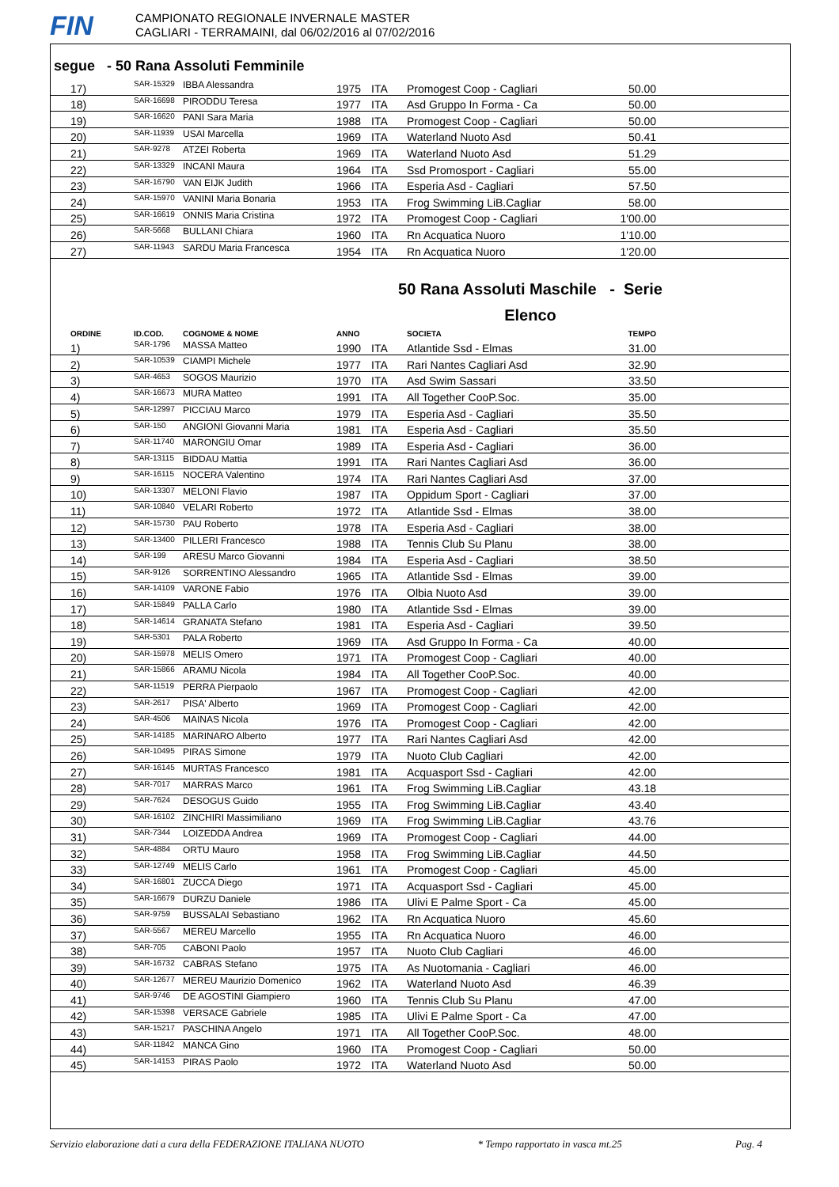FIN
CAMPIONATO REGIONALE INVERNALE MASTER
CAGLIARI - TERRAMAINI, dal 06/02/2016 al 07/02/2016
segue - 50 Rana Assoluti Femminile
| 17) | SAR-15329 | IBBA Alessandra | 1975 | ITA | Promogest Coop - Cagliari | 50.00 | |
| 18) | SAR-16698 | PIRODDU Teresa | 1977 | ITA | Asd Gruppo In Forma - Ca | 50.00 | |
| 19) | SAR-16620 | PANI Sara Maria | 1988 | ITA | Promogest Coop - Cagliari | 50.00 | |
| 20) | SAR-11939 | USAI Marcella | 1969 | ITA | Waterland Nuoto Asd | 50.41 | |
| 21) | SAR-9278 | ATZEI Roberta | 1969 | ITA | Waterland Nuoto Asd | 51.29 | |
| 22) | SAR-13329 | INCANI Maura | 1964 | ITA | Ssd Promosport - Cagliari | 55.00 | |
| 23) | SAR-16790 | VAN EIJK Judith | 1966 | ITA | Esperia Asd - Cagliari | 57.50 | |
| 24) | SAR-15970 | VANINI Maria Bonaria | 1953 | ITA | Frog Swimming LiB.Cagliar | 58.00 | |
| 25) | SAR-16619 | ONNIS Maria Cristina | 1972 | ITA | Promogest Coop - Cagliari | 1'00.00 | |
| 26) | SAR-5668 | BULLANI Chiara | 1960 | ITA | Rn Acquatica Nuoro | 1'10.00 | |
| 27) | SAR-11943 | SARDU Maria Francesca | 1954 | ITA | Rn Acquatica Nuoro | 1'20.00 | |
50 Rana Assoluti Maschile - Serie
Elenco
| ORDINE | ID.COD. | COGNOME & NOME | ANNO | | SOCIETA | TEMPO | |
| --- | --- | --- | --- | --- | --- | --- | --- |
| 1) | SAR-1796 | MASSA Matteo | 1990 | ITA | Atlantide Ssd - Elmas | 31.00 | |
| 2) | SAR-10539 | CIAMPI Michele | 1977 | ITA | Rari Nantes Cagliari Asd | 32.90 | |
| 3) | SAR-4653 | SOGOS Maurizio | 1970 | ITA | Asd Swim Sassari | 33.50 | |
| 4) | SAR-16673 | MURA Matteo | 1991 | ITA | All Together CooP.Soc. | 35.00 | |
| 5) | SAR-12997 | PICCIAU Marco | 1979 | ITA | Esperia Asd - Cagliari | 35.50 | |
| 6) | SAR-150 | ANGIONI Giovanni Maria | 1981 | ITA | Esperia Asd - Cagliari | 35.50 | |
| 7) | SAR-11740 | MARONGIU Omar | 1989 | ITA | Esperia Asd - Cagliari | 36.00 | |
| 8) | SAR-13115 | BIDDAU Mattia | 1991 | ITA | Rari Nantes Cagliari Asd | 36.00 | |
| 9) | SAR-16115 | NOCERA Valentino | 1974 | ITA | Rari Nantes Cagliari Asd | 37.00 | |
| 10) | SAR-13307 | MELONI Flavio | 1987 | ITA | Oppidum Sport - Cagliari | 37.00 | |
| 11) | SAR-10840 | VELARI Roberto | 1972 | ITA | Atlantide Ssd - Elmas | 38.00 | |
| 12) | SAR-15730 | PAU Roberto | 1978 | ITA | Esperia Asd - Cagliari | 38.00 | |
| 13) | SAR-13400 | PILLERI Francesco | 1988 | ITA | Tennis Club Su Planu | 38.00 | |
| 14) | SAR-199 | ARESU Marco Giovanni | 1984 | ITA | Esperia Asd - Cagliari | 38.50 | |
| 15) | SAR-9126 | SORRENTINO Alessandro | 1965 | ITA | Atlantide Ssd - Elmas | 39.00 | |
| 16) | SAR-14109 | VARONE Fabio | 1976 | ITA | Olbia Nuoto Asd | 39.00 | |
| 17) | SAR-15849 | PALLA Carlo | 1980 | ITA | Atlantide Ssd - Elmas | 39.00 | |
| 18) | SAR-14614 | GRANATA Stefano | 1981 | ITA | Esperia Asd - Cagliari | 39.50 | |
| 19) | SAR-5301 | PALA Roberto | 1969 | ITA | Asd Gruppo In Forma - Ca | 40.00 | |
| 20) | SAR-15978 | MELIS Omero | 1971 | ITA | Promogest Coop - Cagliari | 40.00 | |
| 21) | SAR-15866 | ARAMU Nicola | 1984 | ITA | All Together CooP.Soc. | 40.00 | |
| 22) | SAR-11519 | PERRA Pierpaolo | 1967 | ITA | Promogest Coop - Cagliari | 42.00 | |
| 23) | SAR-2617 | PISA' Alberto | 1969 | ITA | Promogest Coop - Cagliari | 42.00 | |
| 24) | SAR-4506 | MAINAS Nicola | 1976 | ITA | Promogest Coop - Cagliari | 42.00 | |
| 25) | SAR-14185 | MARINARO Alberto | 1977 | ITA | Rari Nantes Cagliari Asd | 42.00 | |
| 26) | SAR-10495 | PIRAS Simone | 1979 | ITA | Nuoto Club Cagliari | 42.00 | |
| 27) | SAR-16145 | MURTAS Francesco | 1981 | ITA | Acquasport Ssd - Cagliari | 42.00 | |
| 28) | SAR-7017 | MARRAS Marco | 1961 | ITA | Frog Swimming LiB.Cagliar | 43.18 | |
| 29) | SAR-7624 | DESOGUS Guido | 1955 | ITA | Frog Swimming LiB.Cagliar | 43.40 | |
| 30) | SAR-16102 | ZINCHIRI Massimiliano | 1969 | ITA | Frog Swimming LiB.Cagliar | 43.76 | |
| 31) | SAR-7344 | LOIZEDDA Andrea | 1969 | ITA | Promogest Coop - Cagliari | 44.00 | |
| 32) | SAR-4884 | ORTU Mauro | 1958 | ITA | Frog Swimming LiB.Cagliar | 44.50 | |
| 33) | SAR-12749 | MELIS Carlo | 1961 | ITA | Promogest Coop - Cagliari | 45.00 | |
| 34) | SAR-16801 | ZUCCA Diego | 1971 | ITA | Acquasport Ssd - Cagliari | 45.00 | |
| 35) | SAR-16679 | DURZU Daniele | 1986 | ITA | Ulivi E Palme Sport - Ca | 45.00 | |
| 36) | SAR-9759 | BUSSALAI Sebastiano | 1962 | ITA | Rn Acquatica Nuoro | 45.60 | |
| 37) | SAR-5567 | MEREU Marcello | 1955 | ITA | Rn Acquatica Nuoro | 46.00 | |
| 38) | SAR-705 | CABONI Paolo | 1957 | ITA | Nuoto Club Cagliari | 46.00 | |
| 39) | SAR-16732 | CABRAS Stefano | 1975 | ITA | As Nuotomania - Cagliari | 46.00 | |
| 40) | SAR-12677 | MEREU Maurizio Domenico | 1962 | ITA | Waterland Nuoto Asd | 46.39 | |
| 41) | SAR-9746 | DE AGOSTINI Giampiero | 1960 | ITA | Tennis Club Su Planu | 47.00 | |
| 42) | SAR-15398 | VERSACE Gabriele | 1985 | ITA | Ulivi E Palme Sport - Ca | 47.00 | |
| 43) | SAR-15217 | PASCHINA Angelo | 1971 | ITA | All Together CooP.Soc. | 48.00 | |
| 44) | SAR-11842 | MANCA Gino | 1960 | ITA | Promogest Coop - Cagliari | 50.00 | |
| 45) | SAR-14153 | PIRAS Paolo | 1972 | ITA | Waterland Nuoto Asd | 50.00 | |
Servizio elaborazione dati a cura della FEDERAZIONE ITALIANA NUOTO * Tempo rapportato in vasca mt.25 Pag. 4